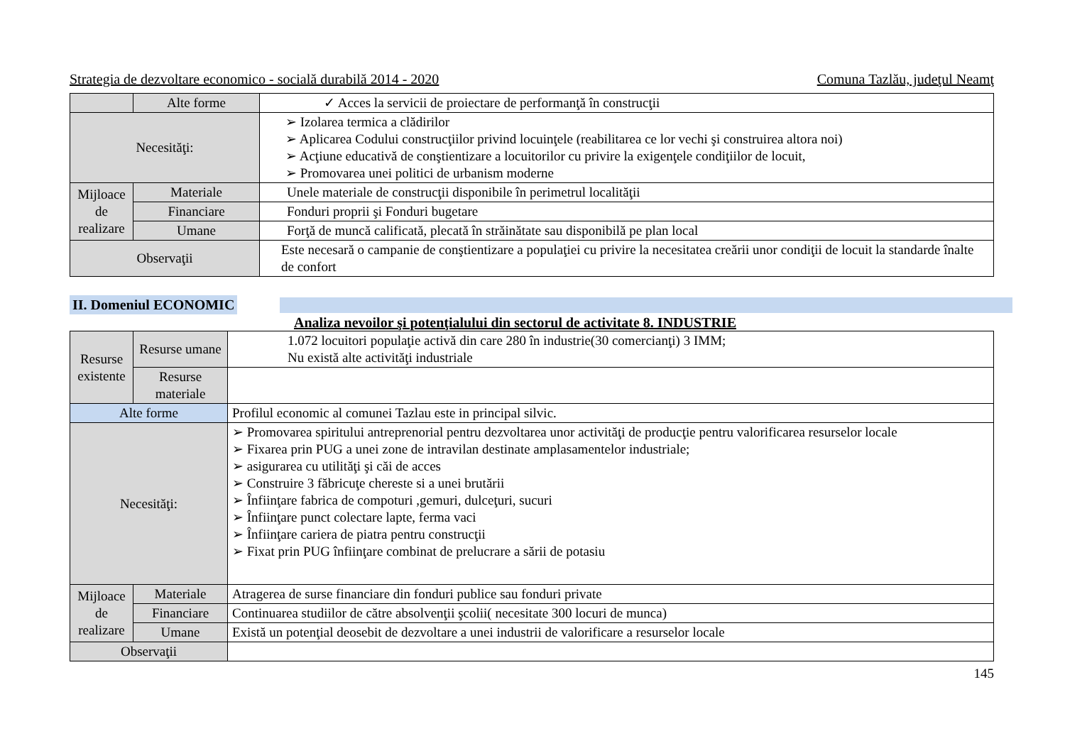Strategia de dezvoltare economico - socială durabilă 2014 - 2020 Comuna Tazlău, judeţul Neamţ
| | Alte forme | ✓ Acces la servicii de proiectare de performanţă în construcţii |
| Necesităţi: | | ➢ Izolarea termica a clădirilor ➢ Aplicarea Codului construcţiilor privind locuinţele (reabilitarea ce lor vechi şi construirea altora noi) ➢ Acţiune educativă de conştientizare a locuitorilor cu privire la exigenţele condiţiilor de locuit, ➢ Promovarea unei politici de urbanism moderne |
| Mijloace de realizare | Materiale | Unele materiale de construcţii disponibile în perimetrul localităţii |
| | Financiare | Fonduri proprii şi Fonduri bugetare |
| | Umane | Forţă de muncă calificată, plecată în străinătate sau disponibilă pe plan local |
| Observaţii | | Este necesară o campanie de conştientizare a populaţiei cu privire la necesitatea creării unor condiţii de locuit la standarde înalte de confort |
II. Domeniul ECONOMIC
Analiza nevoilor şi potenţialului din sectorul de activitate 8. INDUSTRIE
| Resurse existente | Resurse umane | 1.072 locuitori populaţie activă din care 280 în industrie(30 comercianţi) 3 IMM; Nu există alte activităţi industriale |
| | Resurse materiale | |
| Alte forme | | Profilul economic al comunei Tazlau este in principal silvic. |
| Necesităţi: | | ➢ Promovarea spiritului antreprenorial pentru dezvoltarea unor activităţi de producţie pentru valorificarea resurselor locale ➢ Fixarea prin PUG a unei zone de intravilan destinate amplasamentelor industriale; ➢ asigurarea cu utilităţi şi căi de acces ➢ Construire 3 făbricuţe chereste si a unei brutării ➢ Înfiinţare fabrica de compoturi ,gemuri, dulceţuri, sucuri ➢ Înfiinţare punct colectare lapte, ferma vaci ➢ Înfiinţare cariera de piatra pentru construcţii ➢ Fixat prin PUG înfiinţare combinat de prelucrare a sării de potasiu |
| Mijloace de realizare | Materiale | Atragerea de surse financiare din fonduri publice sau fonduri private |
| | Financiare | Continuarea studiilor de către absolvenţii şcolii( necesitate 300 locuri de munca) |
| | Umane | Există un potenţial deosebit de dezvoltare a unei industrii de valorificare a resurselor locale |
| Observaţii | | |
145